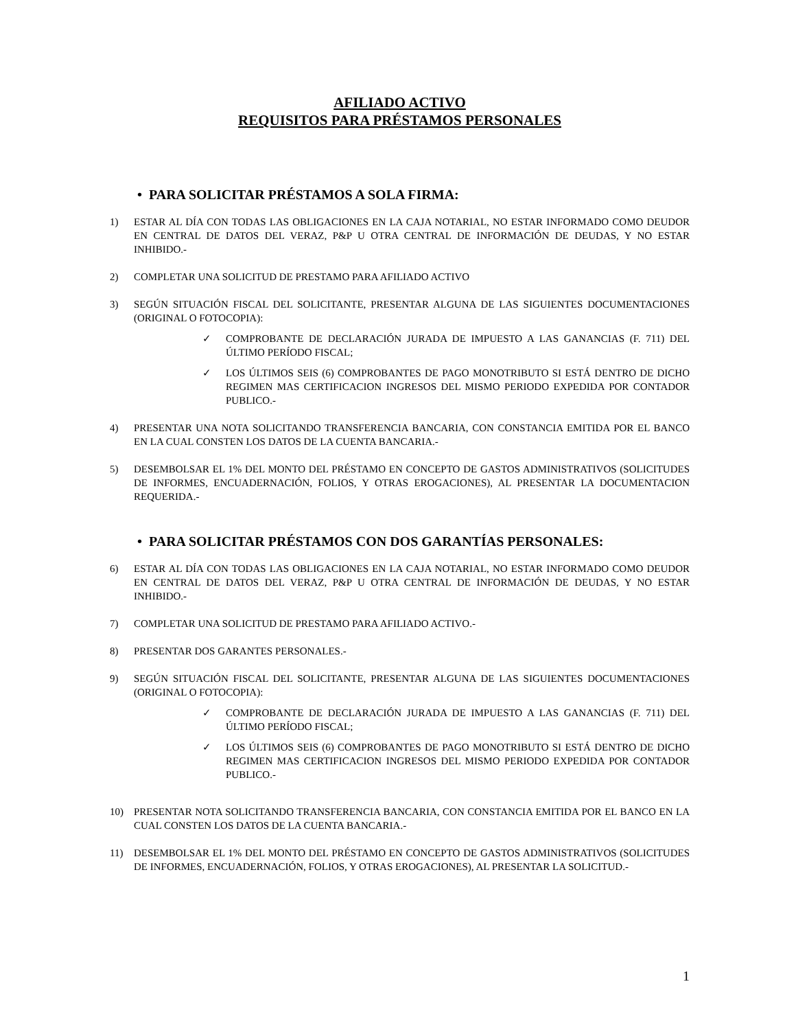AFILIADO ACTIVO
REQUISITOS PARA PRÉSTAMOS PERSONALES
• PARA SOLICITAR PRÉSTAMOS A SOLA FIRMA:
1) ESTAR AL DÍA CON TODAS LAS OBLIGACIONES EN LA CAJA NOTARIAL, NO ESTAR INFORMADO COMO DEUDOR EN CENTRAL DE DATOS DEL VERAZ, P&P U OTRA CENTRAL DE INFORMACIÓN DE DEUDAS, Y NO ESTAR INHIBIDO.-
2) COMPLETAR UNA SOLICITUD DE PRESTAMO PARA AFILIADO ACTIVO
3) SEGÚN SITUACIÓN FISCAL DEL SOLICITANTE, PRESENTAR ALGUNA DE LAS SIGUIENTES DOCUMENTACIONES (ORIGINAL O FOTOCOPIA):
✓ COMPROBANTE DE DECLARACIÓN JURADA DE IMPUESTO A LAS GANANCIAS (F. 711) DEL ÚLTIMO PERÍODO FISCAL;
✓ LOS ÚLTIMOS SEIS (6) COMPROBANTES DE PAGO MONOTRIBUTO SI ESTÁ DENTRO DE DICHO REGIMEN MAS CERTIFICACION INGRESOS DEL MISMO PERIODO EXPEDIDA POR CONTADOR PUBLICO.-
4) PRESENTAR UNA NOTA SOLICITANDO TRANSFERENCIA BANCARIA, CON CONSTANCIA EMITIDA POR EL BANCO EN LA CUAL CONSTEN LOS DATOS DE LA CUENTA BANCARIA.-
5) DESEMBOLSAR EL 1% DEL MONTO DEL PRÉSTAMO EN CONCEPTO DE GASTOS ADMINISTRATIVOS (SOLICITUDES DE INFORMES, ENCUADERNACIÓN, FOLIOS, Y OTRAS EROGACIONES), AL PRESENTAR LA DOCUMENTACION REQUERIDA.-
• PARA SOLICITAR PRÉSTAMOS CON DOS GARANTÍAS PERSONALES:
6) ESTAR AL DÍA CON TODAS LAS OBLIGACIONES EN LA CAJA NOTARIAL, NO ESTAR INFORMADO COMO DEUDOR EN CENTRAL DE DATOS DEL VERAZ, P&P U OTRA CENTRAL DE INFORMACIÓN DE DEUDAS, Y NO ESTAR INHIBIDO.-
7) COMPLETAR UNA SOLICITUD DE PRESTAMO PARA AFILIADO ACTIVO.-
8) PRESENTAR DOS GARANTES PERSONALES.-
9) SEGÚN SITUACIÓN FISCAL DEL SOLICITANTE, PRESENTAR ALGUNA DE LAS SIGUIENTES DOCUMENTACIONES (ORIGINAL O FOTOCOPIA):
✓ COMPROBANTE DE DECLARACIÓN JURADA DE IMPUESTO A LAS GANANCIAS (F. 711) DEL ÚLTIMO PERÍODO FISCAL;
✓ LOS ÚLTIMOS SEIS (6) COMPROBANTES DE PAGO MONOTRIBUTO SI ESTÁ DENTRO DE DICHO REGIMEN MAS CERTIFICACION INGRESOS DEL MISMO PERIODO EXPEDIDA POR CONTADOR PUBLICO.-
10) PRESENTAR NOTA SOLICITANDO TRANSFERENCIA BANCARIA, CON CONSTANCIA EMITIDA POR EL BANCO EN LA CUAL CONSTEN LOS DATOS DE LA CUENTA BANCARIA.-
11) DESEMBOLSAR EL 1% DEL MONTO DEL PRÉSTAMO EN CONCEPTO DE GASTOS ADMINISTRATIVOS (SOLICITUDES DE INFORMES, ENCUADERNACIÓN, FOLIOS, Y OTRAS EROGACIONES), AL PRESENTAR LA SOLICITUD.-
1